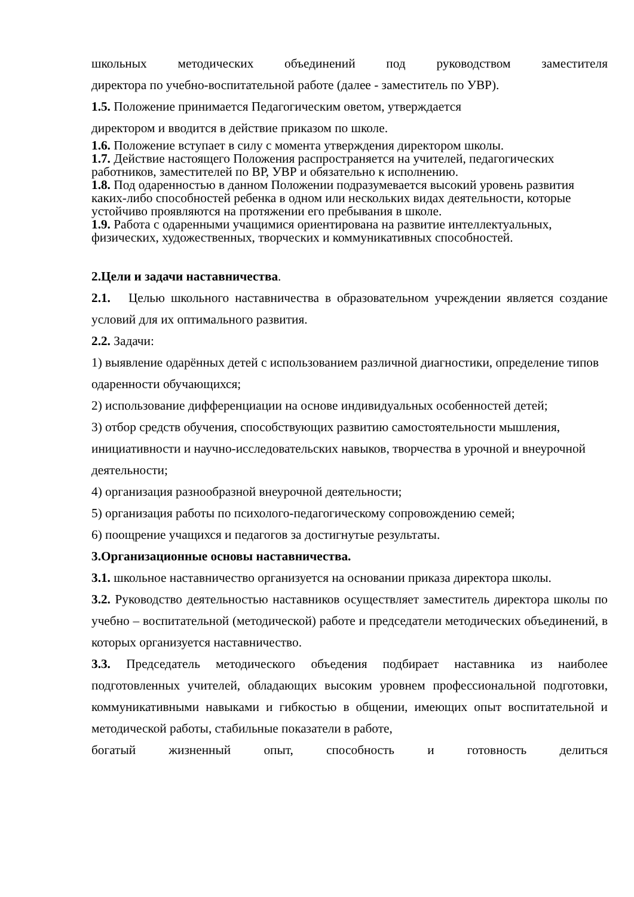школьных методических объединений под руководством заместителя
директора по учебно-воспитательной работе (далее - заместитель по УВР).
1.5. Положение принимается Педагогическим оветом, утверждается
директором и вводится в действие приказом по школе.
1.6. Положение вступает в силу с момента утверждения директором школы.
1.7. Действие настоящего Положения распространяется на учителей, педагогических работников, заместителей по ВР, УВР и обязательно к исполнению.
1.8. Под одаренностью в данном Положении подразумевается высокий уровень развития каких-либо способностей ребенка в одном или нескольких видах деятельности, которые устойчиво проявляются на протяжении его пребывания в школе.
1.9. Работа с одаренными учащимися ориентирована на развитие интеллектуальных, физических, художественных, творческих и коммуникативных способностей.
2.Цели и задачи наставничества.
2.1. Целью школьного наставничества в образовательном учреждении является создание условий для их оптимального развития.
2.2. Задачи:
1) выявление одарённых детей с использованием различной диагностики, определение типов одаренности обучающихся;
2) использование дифференциации на основе индивидуальных особенностей детей;
3) отбор средств обучения, способствующих развитию самостоятельности мышления, инициативности и научно-исследовательских навыков, творчества в урочной и внеурочной деятельности;
4) организация разнообразной внеурочной деятельности;
5) организация работы по психолого-педагогическому сопровождению семей;
6) поощрение учащихся и педагогов за достигнутые результаты.
3.Организационные основы наставничества.
3.1. школьное наставничество организуется на основании приказа директора школы.
3.2. Руководство деятельностью наставников осуществляет заместитель директора школы по учебно – воспитательной (методической) работе и председатели методических объединений, в которых организуется наставничество.
3.3. Председатель методического объедения подбирает наставника из наиболее подготовленных учителей, обладающих высоким уровнем профессиональной подготовки, коммуникативными навыками и гибкостью в общении, имеющих опыт воспитательной и методической работы, стабильные показатели в работе,
богатый жизненный опыт, способность и готовность делиться